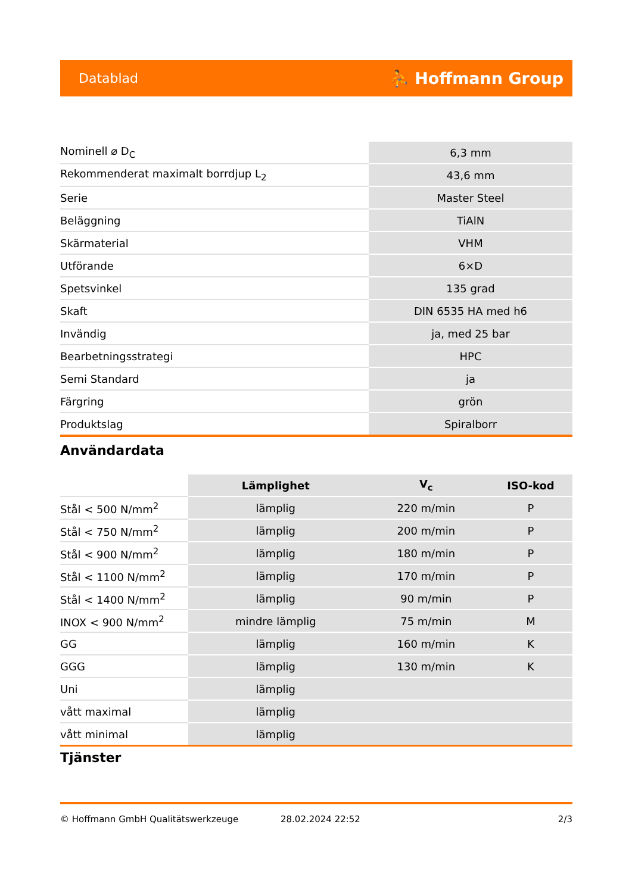Datablad ⛹ Hoffmann Group
| Nominell ⌀ D<sub>C</sub> | 6,3 mm |
| Rekommenderat maximalt borrdjup L<sub>2</sub> | 43,6 mm |
| Serie | Master Steel |
| Beläggning | TiAlN |
| Skärmaterial | VHM |
| Utförande | 6×D |
| Spetsvinkel | 135 grad |
| Skaft | DIN 6535 HA med h6 |
| Invändig | ja, med 25 bar |
| Bearbetningsstrategi | HPC |
| Semi Standard | ja |
| Färgring | grön |
| Produktslag | Spiralborr |
Användardata
| | Lämplighet | V<sub>c</sub> | ISO-kod |
| --- | --- | --- | --- |
| Stål < 500 N/mm<sup>2</sup> | lämplig | 220 m/min | P |
| Stål < 750 N/mm<sup>2</sup> | lämplig | 200 m/min | P |
| Stål < 900 N/mm<sup>2</sup> | lämplig | 180 m/min | P |
| Stål < 1100 N/mm<sup>2</sup> | lämplig | 170 m/min | P |
| Stål < 1400 N/mm<sup>2</sup> | lämplig | 90 m/min | P |
| INOX < 900 N/mm<sup>2</sup> | mindre lämplig | 75 m/min | M |
| GG | lämplig | 160 m/min | K |
| GGG | lämplig | 130 m/min | K |
| Uni | lämplig | | |
| vått maximal | lämplig | | |
| vått minimal | lämplig | | |
Tjänster
© Hoffmann GmbH Qualitätswerkzeuge 28.02.2024 22:52 2/3